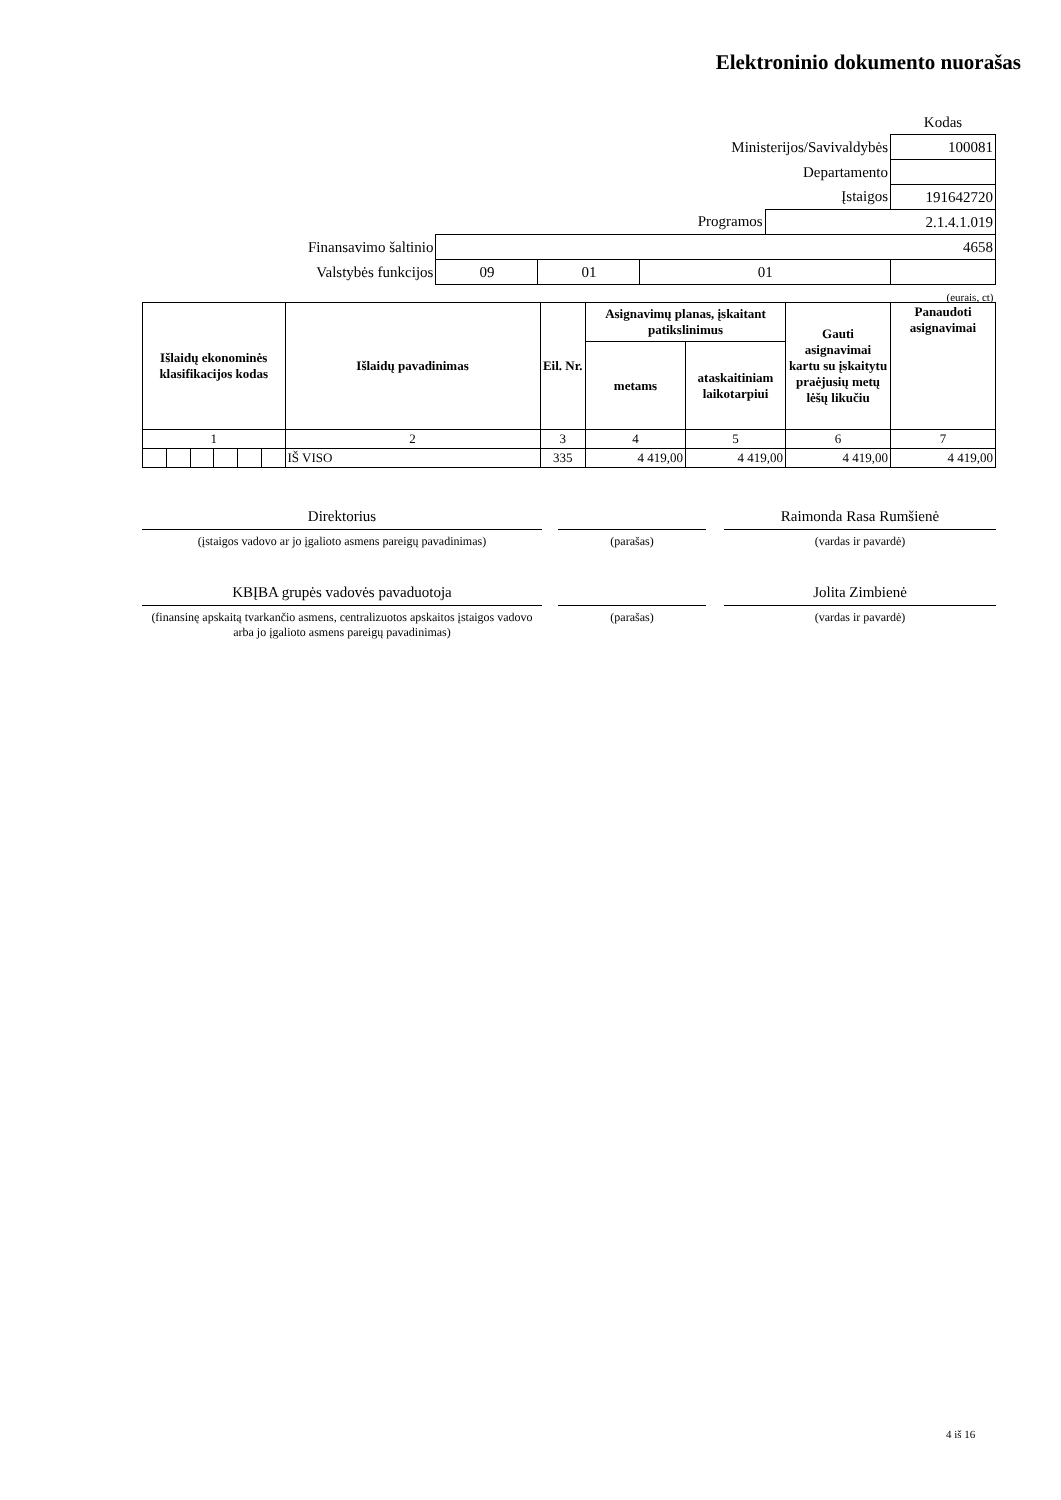Elektroninio dokumento nuorašas
| | | | | | Kodas |
| Ministerijos/Savivaldybės | | | | | 100081 |
| Departamento | | | | | |
| Įstaigos | | | | | 191642720 |
| Programos | | | | 2.1.4.1.019 | |
| Finansavimo šaltinio | 4658 | | | | |
| Valstybės funkcijos | 09 | 01 | 01 | | |
| (eurais, ct) | | | | | |
| Išlaidų ekonominės klasifikacijos kodas | | | | | | Išlaidų pavadinimas | Eil. Nr. | Asignavimų planas, įskaitant patikslinimus | | Gauti asignavimai kartu su įskaitytu praėjusių metų lėšų likučiu | Panaudoti asignavimai |
| --- | --- | --- | --- | --- | --- | --- | --- | --- | --- | --- | --- |
| | | | | | | | | metams | ataskaitiniam laikotarpiui | | |
| 1 | | | | | | 2 | 3 | 4 | 5 | 6 | 7 |
| | | | | | | IŠ VISO | 335 | 4 419,00 | 4 419,00 | 4 419,00 | 4 419,00 |
Direktorius
(įstaigos vadovo ar jo įgalioto asmens pareigų pavadinimas)
(parašas)
Raimonda Rasa Rumšienė
(vardas ir pavardė)
KBĮBA grupės vadovės pavaduotoja
(finansinę apskaitą tvarkančio asmens, centralizuotos apskaitos įstaigos vadovo arba jo įgalioto asmens pareigų pavadinimas)
(parašas)
Jolita Zimbienė
(vardas ir pavardė)
4 iš 16